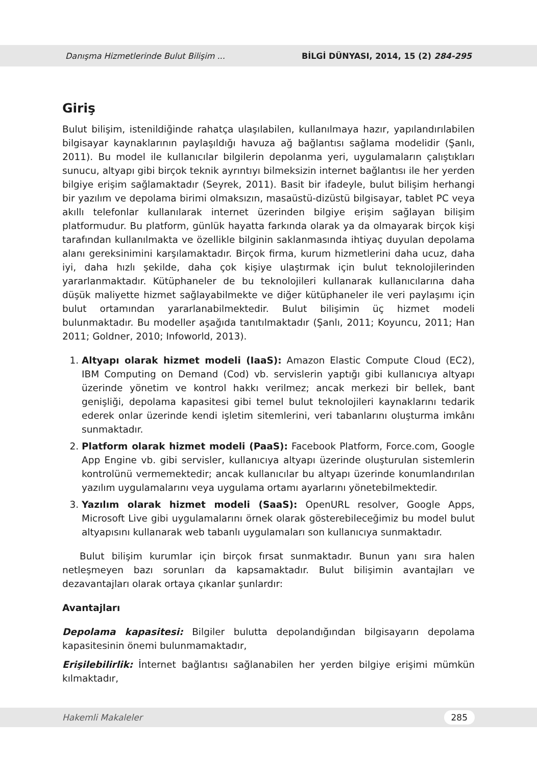Danışma Hizmetlerinde Bulut Bilişim ... BİLGİ DÜNYASI, 2014, 15 (2) 284-295
Giriş
Bulut bilişim, istenildiğinde rahatça ulaşılabilen, kullanılmaya hazır, yapılandırılabilen bilgisayar kaynaklarının paylaşıldığı havuza ağ bağlantısı sağlama modelidir (Şanlı, 2011). Bu model ile kullanıcılar bilgilerin depolanma yeri, uygulamaların çalıştıkları sunucu, altyapı gibi birçok teknik ayrıntıyı bilmeksizin internet bağlantısı ile her yerden bilgiye erişim sağlamaktadır (Seyrek, 2011). Basit bir ifadeyle, bulut bilişim herhangi bir yazılım ve depolama birimi olmaksızın, masaüstü-dizüstü bilgisayar, tablet PC veya akıllı telefonlar kullanılarak internet üzerinden bilgiye erişim sağlayan bilişim platformudur. Bu platform, günlük hayatta farkında olarak ya da olmayarak birçok kişi tarafından kullanılmakta ve özellikle bilginin saklanmasında ihtiyaç duyulan depolama alanı gereksinimini karşılamaktadır. Birçok firma, kurum hizmetlerini daha ucuz, daha iyi, daha hızlı şekilde, daha çok kişiye ulaştırmak için bulut teknolojilerinden yararlanmaktadır. Kütüphaneler de bu teknolojileri kullanarak kullanıcılarına daha düşük maliyette hizmet sağlayabilmekte ve diğer kütüphaneler ile veri paylaşımı için bulut ortamından yararlanabilmektedir. Bulut bilişimin üç hizmet modeli bulunmaktadır. Bu modeller aşağıda tanıtılmaktadır (Şanlı, 2011; Koyuncu, 2011; Han 2011; Goldner, 2010; Infoworld, 2013).
1. Altyapı olarak hizmet modeli (IaaS): Amazon Elastic Compute Cloud (EC2), IBM Computing on Demand (Cod) vb. servislerin yaptığı gibi kullanıcıya altyapı üzerinde yönetim ve kontrol hakkı verilmez; ancak merkezi bir bellek, bant genişliği, depolama kapasitesi gibi temel bulut teknolojileri kaynaklarını tedarik ederek onlar üzerinde kendi işletim sitemlerini, veri tabanlarını oluşturma imkânı sunmaktadır.
2. Platform olarak hizmet modeli (PaaS): Facebook Platform, Force.com, Google App Engine vb. gibi servisler, kullanıcıya altyapı üzerinde oluşturulan sistemlerin kontrolünü vermemektedir; ancak kullanıcılar bu altyapı üzerinde konumlandırılan yazılım uygulamalarını veya uygulama ortamı ayarlarını yönetebilmektedir.
3. Yazılım olarak hizmet modeli (SaaS): OpenURL resolver, Google Apps, Microsoft Live gibi uygulamalarını örnek olarak gösterebileceğimiz bu model bulut altyapısını kullanarak web tabanlı uygulamaları son kullanıcıya sunmaktadır.
Bulut bilişim kurumlar için birçok fırsat sunmaktadır. Bunun yanı sıra halen netleşmeyen bazı sorunları da kapsamaktadır. Bulut bilişimin avantajları ve dezavantajları olarak ortaya çıkanlar şunlardır:
Avantajları
Depolama kapasitesi: Bilgiler bulutta depolandığından bilgisayarın depolama kapasitesinin önemi bulunmamaktadır,
Erişilebilirlik: İnternet bağlantısı sağlanabilen her yerden bilgiye erişimi mümkün kılmaktadır,
Hakemli Makaleler 285